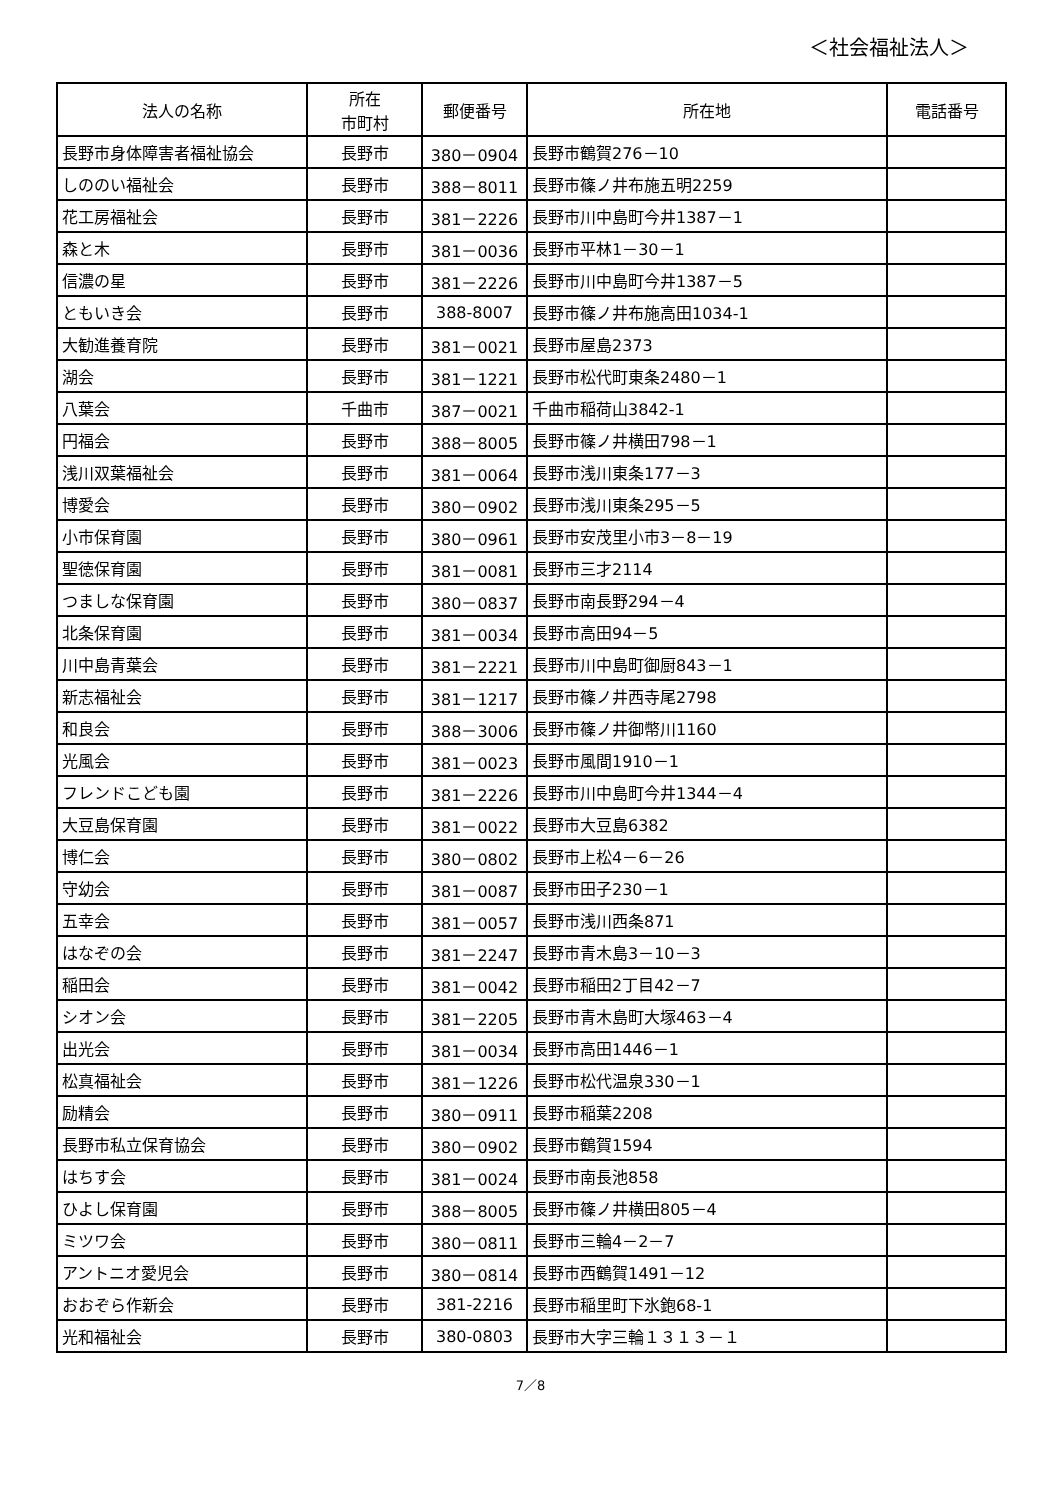＜社会福祉法人＞
| 法人の名称 | 所在 市町村 | 郵便番号 | 所在地 | 電話番号 |
| --- | --- | --- | --- | --- |
| 長野市身体障害者福祉協会 | 長野市 | 380－0904 | 長野市鶴賀276－10 | |
| しののい福祉会 | 長野市 | 388－8011 | 長野市篠ノ井布施五明2259 | |
| 花工房福祉会 | 長野市 | 381－2226 | 長野市川中島町今井1387－1 | |
| 森と木 | 長野市 | 381－0036 | 長野市平林1－30－1 | |
| 信濃の星 | 長野市 | 381－2226 | 長野市川中島町今井1387－5 | |
| ともいき会 | 長野市 | 388-8007 | 長野市篠ノ井布施高田1034-1 | |
| 大勧進養育院 | 長野市 | 381－0021 | 長野市屋島2373 | |
| 湖会 | 長野市 | 381－1221 | 長野市松代町東条2480－1 | |
| 八葉会 | 千曲市 | 387－0021 | 千曲市稲荷山3842-1 | |
| 円福会 | 長野市 | 388－8005 | 長野市篠ノ井横田798－1 | |
| 浅川双葉福祉会 | 長野市 | 381－0064 | 長野市浅川東条177－3 | |
| 博愛会 | 長野市 | 380－0902 | 長野市浅川東条295－5 | |
| 小市保育園 | 長野市 | 380－0961 | 長野市安茂里小市3－8－19 | |
| 聖徳保育園 | 長野市 | 381－0081 | 長野市三才2114 | |
| つましな保育園 | 長野市 | 380－0837 | 長野市南長野294－4 | |
| 北条保育園 | 長野市 | 381－0034 | 長野市高田94－5 | |
| 川中島青葉会 | 長野市 | 381－2221 | 長野市川中島町御厨843－1 | |
| 新志福祉会 | 長野市 | 381－1217 | 長野市篠ノ井西寺尾2798 | |
| 和良会 | 長野市 | 388－3006 | 長野市篠ノ井御幣川1160 | |
| 光風会 | 長野市 | 381－0023 | 長野市風間1910－1 | |
| フレンドこども園 | 長野市 | 381－2226 | 長野市川中島町今井1344－4 | |
| 大豆島保育園 | 長野市 | 381－0022 | 長野市大豆島6382 | |
| 博仁会 | 長野市 | 380－0802 | 長野市上松4－6－26 | |
| 守幼会 | 長野市 | 381－0087 | 長野市田子230－1 | |
| 五幸会 | 長野市 | 381－0057 | 長野市浅川西条871 | |
| はなぞの会 | 長野市 | 381－2247 | 長野市青木島3－10－3 | |
| 稲田会 | 長野市 | 381－0042 | 長野市稲田2丁目42－7 | |
| シオン会 | 長野市 | 381－2205 | 長野市青木島町大塚463－4 | |
| 出光会 | 長野市 | 381－0034 | 長野市高田1446－1 | |
| 松真福祉会 | 長野市 | 381－1226 | 長野市松代温泉330－1 | |
| 励精会 | 長野市 | 380－0911 | 長野市稲葉2208 | |
| 長野市私立保育協会 | 長野市 | 380－0902 | 長野市鶴賀1594 | |
| はちす会 | 長野市 | 381－0024 | 長野市南長池858 | |
| ひよし保育園 | 長野市 | 388－8005 | 長野市篠ノ井横田805－4 | |
| ミツワ会 | 長野市 | 380－0811 | 長野市三輪4－2－7 | |
| アントニオ愛児会 | 長野市 | 380－0814 | 長野市西鶴賀1491－12 | |
| おおぞら作新会 | 長野市 | 381-2216 | 長野市稲里町下氷鉋68-1 | |
| 光和福祉会 | 長野市 | 380-0803 | 長野市大字三輪１３１３－１ | |
7／8